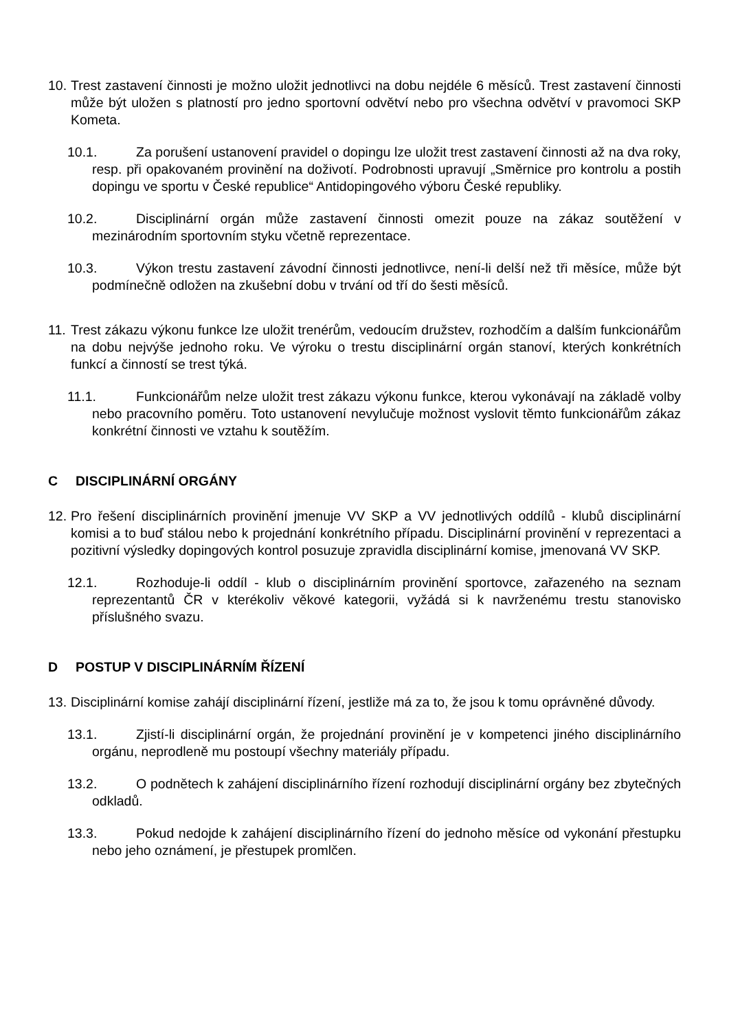10. Trest zastavení činnosti je možno uložit jednotlivci na dobu nejdéle 6 měsíců. Trest zastavení činnosti může být uložen s platností pro jedno sportovní odvětví nebo pro všechna odvětví v pravomoci SKP Kometa.
10.1. Za porušení ustanovení pravidel o dopingu lze uložit trest zastavení činnosti až na dva roky, resp. při opakovaném provinění na doživotí. Podrobnosti upravují „Směrnice pro kontrolu a postih dopingu ve sportu v České republice“ Antidopingového výboru České republiky.
10.2. Disciplinární orgán může zastavení činnosti omezit pouze na zákaz soutěžení v mezinárodním sportovním styku včetně reprezentace.
10.3. Výkon trestu zastavení závodní činnosti jednotlivce, není-li delší než tři měsíce, může být podmínečně odložen na zkušební dobu v trvání od tří do šesti měsíců.
11. Trest zákazu výkonu funkce lze uložit trenérům, vedoucím družstev, rozhodčím a dalším funkcionářům na dobu nejvýše jednoho roku. Ve výroku o trestu disciplinární orgán stanoví, kterých konkrétních funkcí a činností se trest týká.
11.1. Funkcionářům nelze uložit trest zákazu výkonu funkce, kterou vykonávají na základě volby nebo pracovního poměru. Toto ustanovení nevylučuje možnost vyslovit těmto funkcionářům zákaz konkrétní činnosti ve vztahu k soutěžím.
C DISCIPLINÁRNÍ ORGÁNY
12. Pro řešení disciplinárních provinění jmenuje VV SKP a VV jednotlivých oddílů - klubů disciplinární komisi a to buď stálou nebo k projednání konkrétního případu. Disciplinární provinění v reprezentaci a pozitivní výsledky dopingových kontrol posuzuje zpravidla disciplinární komise, jmenovaná VV SKP.
12.1. Rozhoduje-li oddíl - klub o disciplinárním provinění sportovce, zařazeného na seznam reprezentantů ČR v kterékoliv věkové kategorii, vyžádá si k navrženému trestu stanovisko příslušného svazu.
D POSTUP V DISCIPLINÁRNÍM ŘÍZENÍ
13. Disciplinární komise zahájí disciplinární řízení, jestliže má za to, že jsou k tomu oprávněné důvody.
13.1. Zjistí-li disciplinární orgán, že projednání provinění je v kompetenci jiného disciplinárního orgánu, neprodleně mu postoupí všechny materiály případu.
13.2. O podnětech k zahájení disciplinárního řízení rozhodují disciplinární orgány bez zbytečných odkladů.
13.3. Pokud nedojde k zahájení disciplinárního řízení do jednoho měsíce od vykonání přestupku nebo jeho oznámení, je přestupek promlčen.